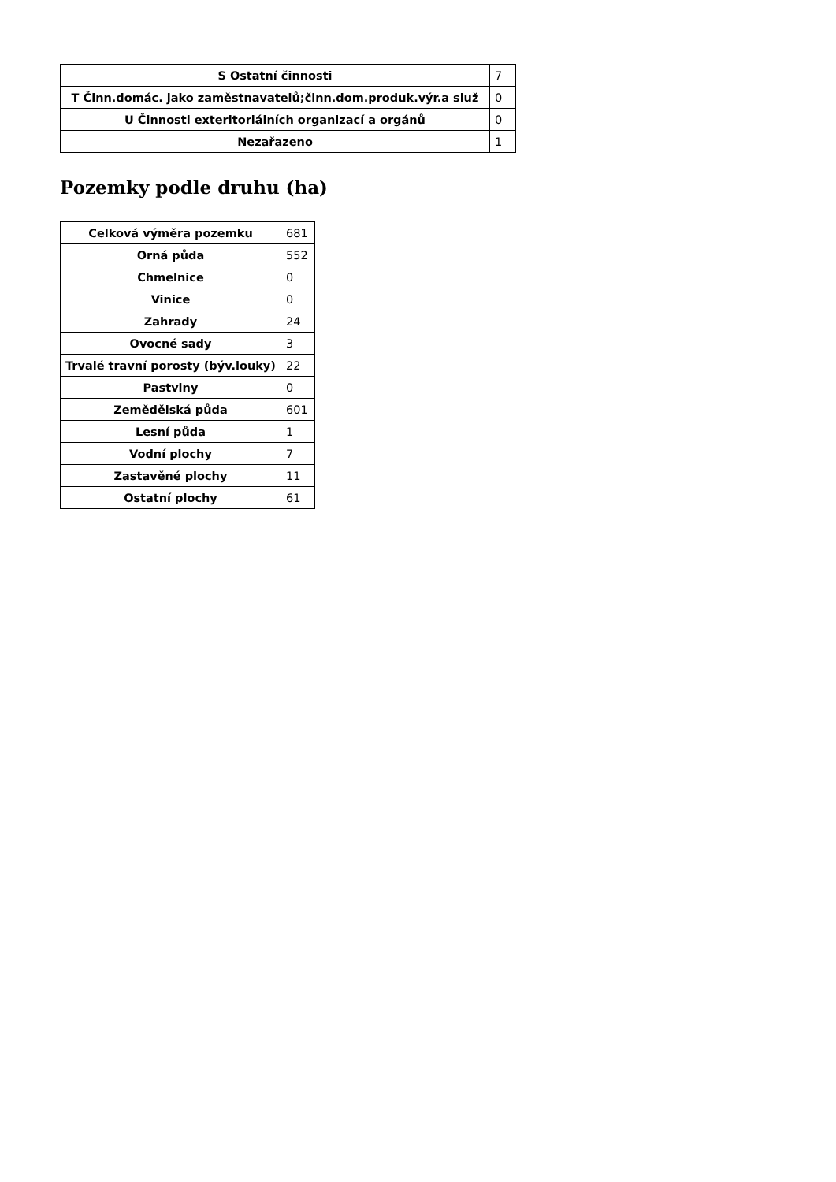| S Ostatní činnosti | 7 |
| T Činn.domác. jako zaměstnavatelů;činn.dom.produk.výr.a služ | 0 |
| U Činnosti exteritoriálních organizací a orgánů | 0 |
| Nezařazeno | 1 |
Pozemky podle druhu (ha)
| Celková výměra pozemku | 681 |
| Orná půda | 552 |
| Chmelnice | 0 |
| Vinice | 0 |
| Zahrady | 24 |
| Ovocné sady | 3 |
| Trvalé travní porosty (býv.louky) | 22 |
| Pastviny | 0 |
| Zemědělská půda | 601 |
| Lesní půda | 1 |
| Vodní plochy | 7 |
| Zastavěné plochy | 11 |
| Ostatní plochy | 61 |